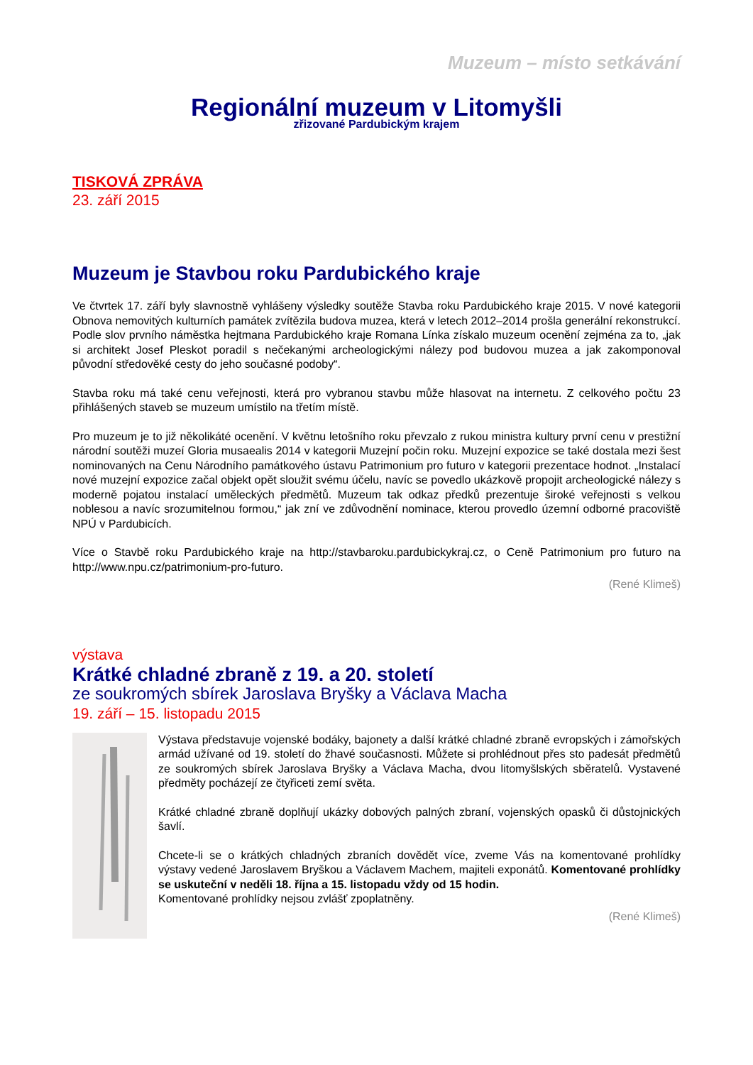Muzeum – místo setkávání
Regionální muzeum v Litomyšli
zřizované Pardubickým krajem
TISKOVÁ ZPRÁVA
23. září 2015
Muzeum je Stavbou roku Pardubického kraje
Ve čtvrtek 17. září byly slavnostně vyhlášeny výsledky soutěže Stavba roku Pardubického kraje 2015. V nové kategorii Obnova nemovitých kulturních památek zvítězila budova muzea, která v letech 2012–2014 prošla generální rekonstrukcí. Podle slov prvního náměstka hejtmana Pardubického kraje Romana Línka získalo muzeum ocenění zejména za to, „jak si architekt Josef Pleskot poradil s nečekanými archeologickými nálezy pod budovou muzea a jak zakomponoval původní středověké cesty do jeho současné podoby“.
Stavba roku má také cenu veřejnosti, která pro vybranou stavbu může hlasovat na internetu. Z celkového počtu 23 přihlášených staveb se muzeum umístilo na třetím místě.
Pro muzeum je to již několikáté ocenění. V květnu letošního roku převzalo z rukou ministra kultury první cenu v prestižní národní soutěži muzeí Gloria musaealis 2014 v kategorii Muzejní počin roku. Muzejní expozice se také dostala mezi šest nominovaných na Cenu Národního památkového ústavu Patrimonium pro futuro v kategorii prezentace hodnot. „Instalací nové muzejní expozice začal objekt opět sloužit svému účelu, navíc se povedlo ukázkově propojit archeologické nálezy s moderně pojatou instalací uměleckých předmětů. Muzeum tak odkaz předků prezentuje široké veřejnosti s velkou noblesou a navíc srozumitelnou formou,“ jak zní ve zdůvodnění nominace, kterou provedlo územní odborné pracoviště NPÚ v Pardubicích.
Více o Stavbě roku Pardubického kraje na http://stavbaroku.pardubickykraj.cz, o Ceně Patrimonium pro futuro na http://www.npu.cz/patrimonium-pro-futuro.
(René Klimeš)
výstava
Krátké chladné zbraně z 19. a 20. století
ze soukromých sbírek Jaroslava Bryšky a Václava Macha
19. září – 15. listopadu 2015
Výstava představuje vojenské bodáky, bajonety a další krátké chladné zbraně evropských i zámořských armád užívané od 19. století do žhavé současnosti. Můžete si prohlédnout přes sto padesát předmětů ze soukromých sbírek Jaroslava Bryšky a Václava Macha, dvou litomyšlských sběratelů. Vystavené předměty pocházejí ze čtyřiceti zemí světa.
Krátké chladné zbraně doplňují ukázky dobových palných zbraní, vojenských opasků či důstojnických šavlí.
Chcete-li se o krátkých chladných zbraních dovědět více, zveme Vás na komentované prohlídky výstavy vedené Jaroslavem Bryškou a Václavem Machem, majiteli exponátů. Komentované prohlídky se uskuteční v neděli 18. října a 15. listopadu vždy od 15 hodin.
Komentované prohlídky nejsou zvlášť zpoplatněny.
(René Klimeš)